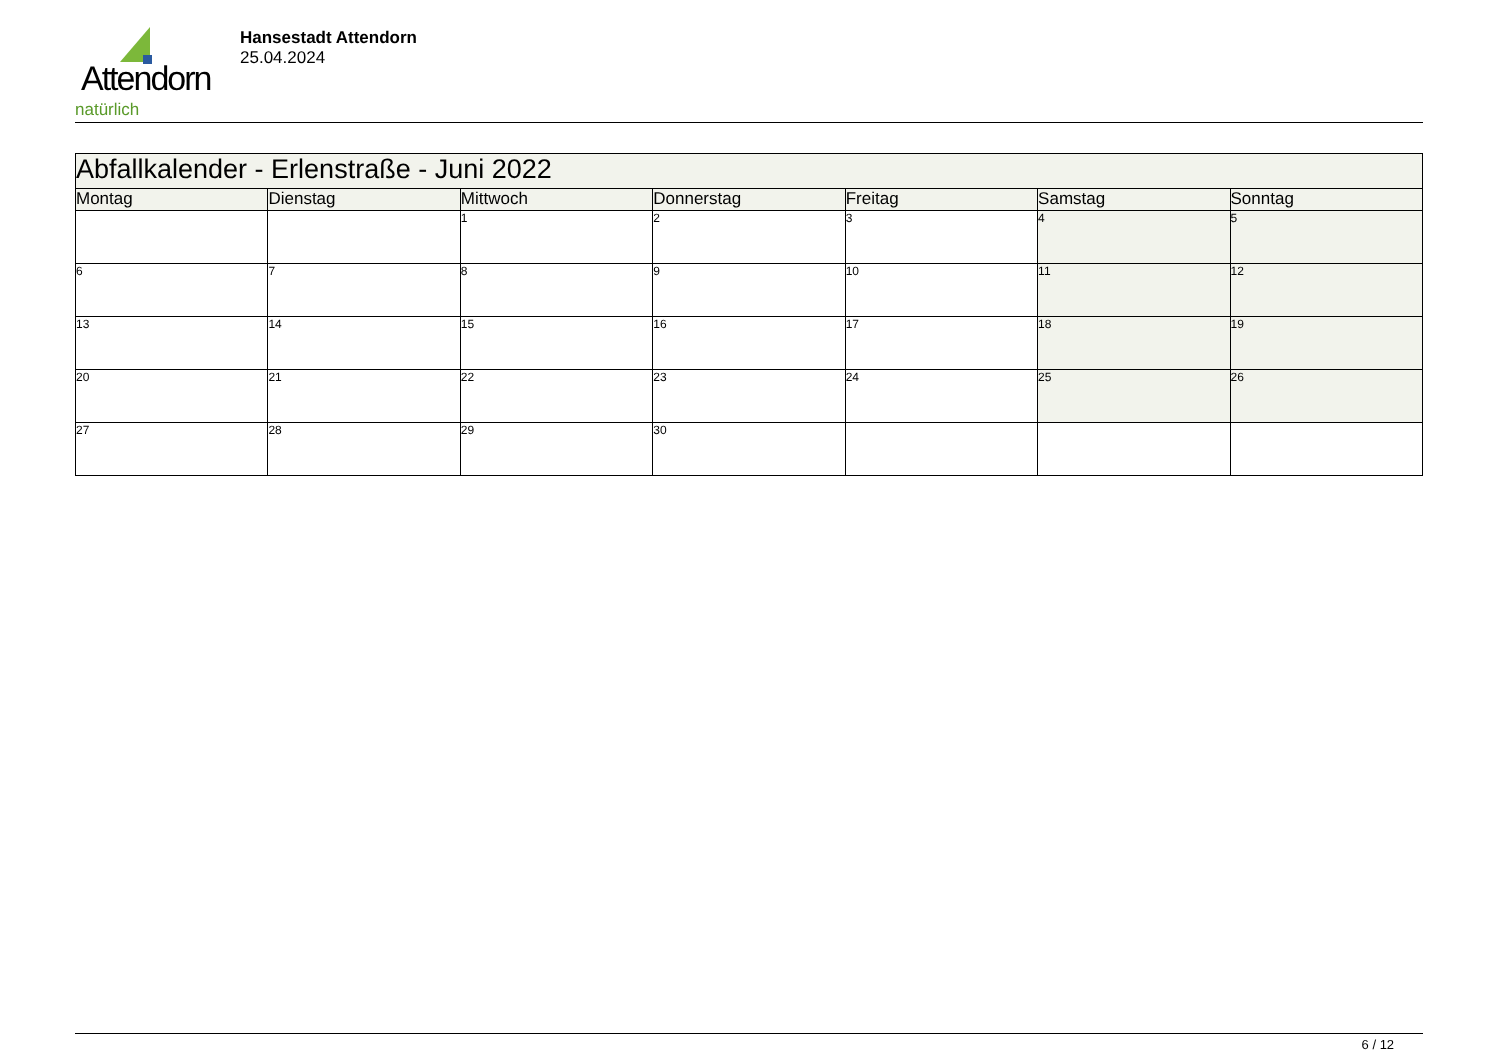Attendorn
natürlich
Hansestadt Attendorn
25.04.2024
| Abfallkalender - Erlenstraße - Juni 2022 | | | | | | |
| Montag | Dienstag | Mittwoch | Donnerstag | Freitag | Samstag | Sonntag |
| | | 1 | 2 | 3 | 4 | 5 |
| 6 | 7 | 8 | 9 | 10 | 11 | 12 |
| 13 | 14 | 15 | 16 | 17 | 18 | 19 |
| 20 | 21 | 22 | 23 | 24 | 25 | 26 |
| 27 | 28 | 29 | 30 | | | |
6 / 12